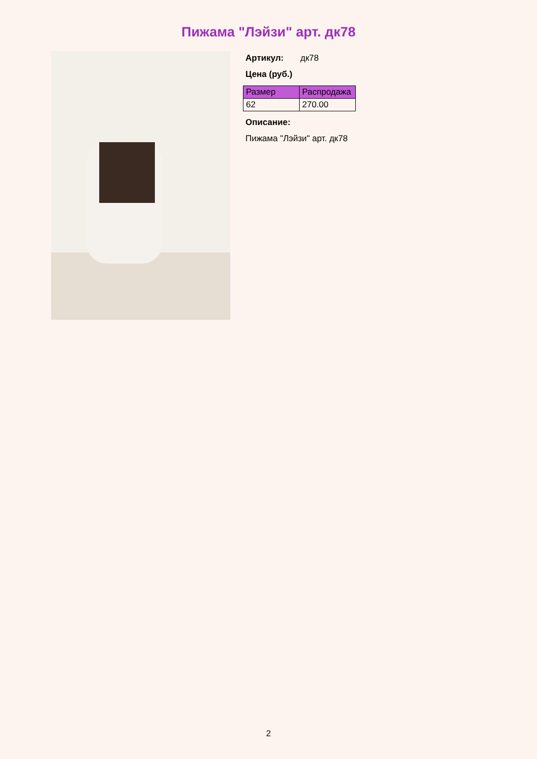Пижама "Лэйзи" арт. дк78
Артикул: дк78
Цена (руб.)
| Размер | Распродажа |
| --- | --- |
| 62 | 270.00 |
Описание:
Пижама "Лэйзи" арт. дк78
2